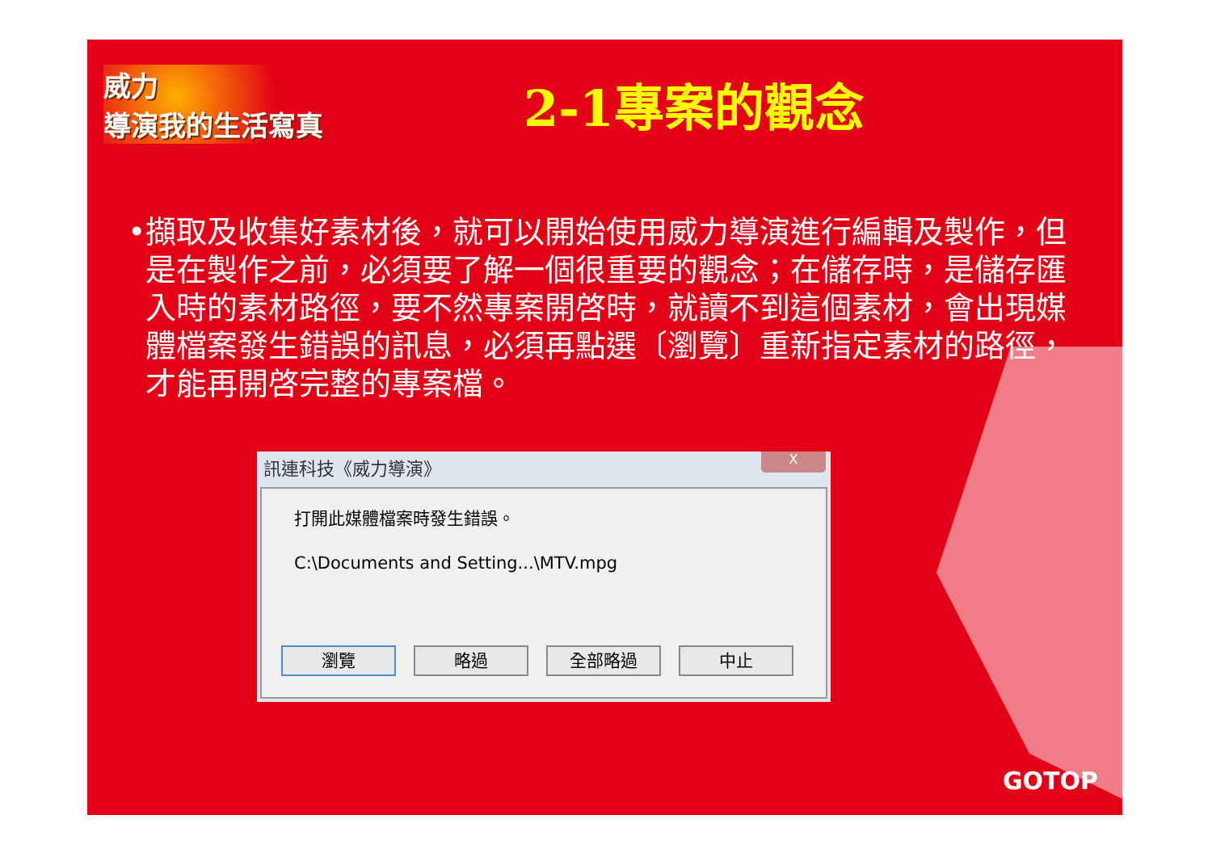威力
導演我的生活寫真
2-1專案的觀念
• 擷取及收集好素材後，就可以開始使用威力導演進行編輯及製作，但是在製作之前，必須要了解一個很重要的觀念；在儲存時，是儲存匯入時的素材路徑，要不然專案開啓時，就讀不到這個素材，會出現媒體檔案發生錯誤的訊息，必須再點選〔瀏覽〕重新指定素材的路徑，才能再開啓完整的專案檔。
訊連科技《威力導演》
X
打開此媒體檔案時發生錯誤。
C:\Documents and Setting...\MTV.mpg
瀏覽 略過 全部略過 中止
GOTOP